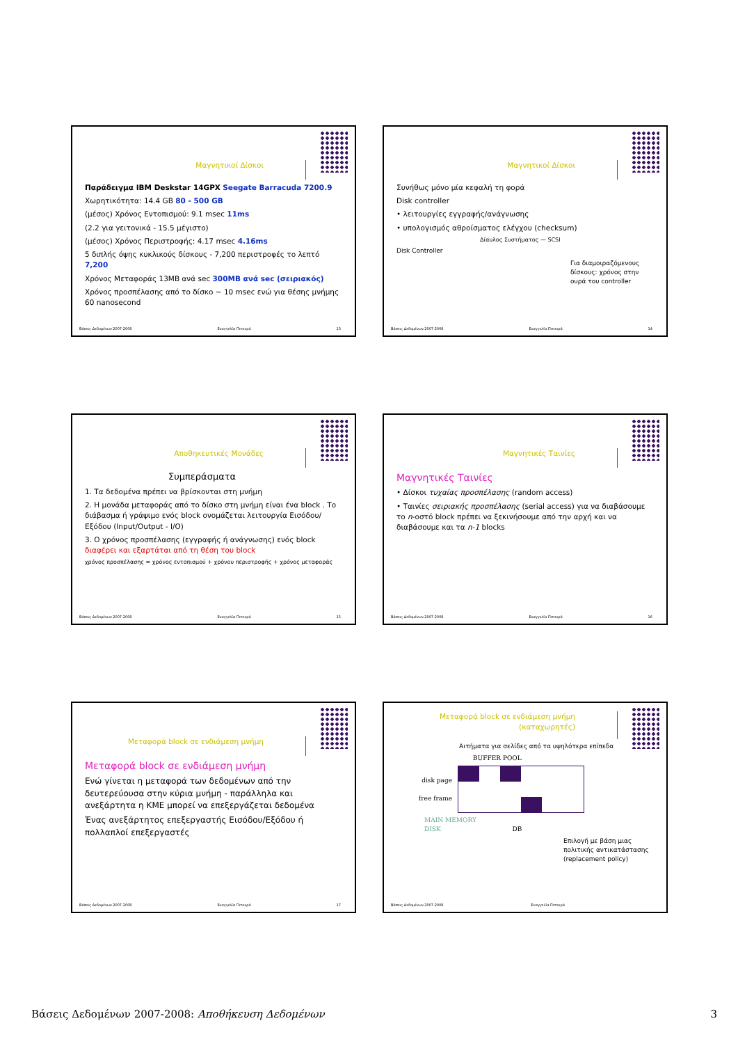Μαγνητικοί Δίσκοι
Παράδειγμα IBM Deskstar 14GPX Seegate Barracuda 7200.9
Χωρητικότητα: 14.4 GB 80 - 500 GB
(μέσος) Χρόνος Εντοπισμού: 9.1 msec 11ms
(2.2 για γειτονικά - 15.5 μέγιστο)
(μέσος) Χρόνος Περιστροφής: 4.17 msec 4.16ms
5 διπλής όψης κυκλικούς δίσκους - 7,200 περιστροφές το λεπτό 7,200
Χρόνος Μεταφοράς 13MB ανά sec 300MB ανά sec (σειριακός)
Χρόνος προσπέλασης από το δίσκο ~ 10 msec ενώ για θέσης μνήμης 60 nanosecond
Βάσεις Δεδομένων 2007-2008 Ευαγγελία Πιτουρά 13
Μαγνητικοί Δίσκοι
Συνήθως μόνο μία κεφαλή τη φορά
Disk controller
• λειτουργίες εγγραφής/ανάγνωσης
• υπολογισμός αθροίσματος ελέγχου (checksum)
Δίαυλος Συστήματος — SCSI
Disk Controller
Για διαμοιραζόμενους δίσκους: χρόνος στην ουρά του controller
Βάσεις Δεδομένων 2007-2008 Ευαγγελία Πιτουρά 14
Αποθηκευτικές Μονάδες
Συμπεράσματα
1. Τα δεδομένα πρέπει να βρίσκονται στη μνήμη
2. Η μονάδα μεταφοράς από το δίσκο στη μνήμη είναι ένα block . Το διάβασμα ή γράψιμο ενός block ονομάζεται λειτουργία Εισόδου/Εξόδου (Input/Output - I/O)
3. Ο χρόνος προσπέλασης (εγγραφής ή ανάγνωσης) ενός block διαφέρει και εξαρτάται από τη θέση του block
χρόνος προσπέλασης = χρόνος εντοπισμού + χρόνου περιστροφής + χρόνος μεταφοράς
Βάσεις Δεδομένων 2007-2008 Ευαγγελία Πιτουρά 15
Μαγνητικές Ταινίες
Μαγνητικές Ταινίες
• Δίσκοι τυχαίας προσπέλασης (random access)
• Ταινίες σειριακής προσπέλασης (serial access) για να διαβάσουμε το n-οστό block πρέπει να ξεκινήσουμε από την αρχή και να διαβάσουμε και τα n-1 blocks
Βάσεις Δεδομένων 2007-2008 Ευαγγελία Πιτουρά 16
Μεταφορά block σε ενδιάμεση μνήμη
Μεταφορά block σε ενδιάμεση μνήμη
Ενώ γίνεται η μεταφορά των δεδομένων από την δευτερεύουσα στην κύρια μνήμη - παράλληλα και ανεξάρτητα η ΚΜΕ μπορεί να επεξεργάζεται δεδομένα
Ένας ανεξάρτητος επεξεργαστής Εισόδου/Εξόδου ή πολλαπλοί επεξεργαστές
Βάσεις Δεδομένων 2007-2008 Ευαγγελία Πιτουρά 17
Μεταφορά block σε ενδιάμεση μνήμη (καταχωρητές)
Αιτήματα για σελίδες από τα υψηλότερα επίπεδα
BUFFER POOL
disk page
free frame
MAIN MEMORY
DISK DB
Επιλογή με βάση μιας πολιτικής αντικατάστασης (replacement policy)
Βάσεις Δεδομένων 2007-2008 Ευαγγελία Πιτουρά
Βάσεις Δεδομένων 2007-2008: Αποθήκευση Δεδομένων 3